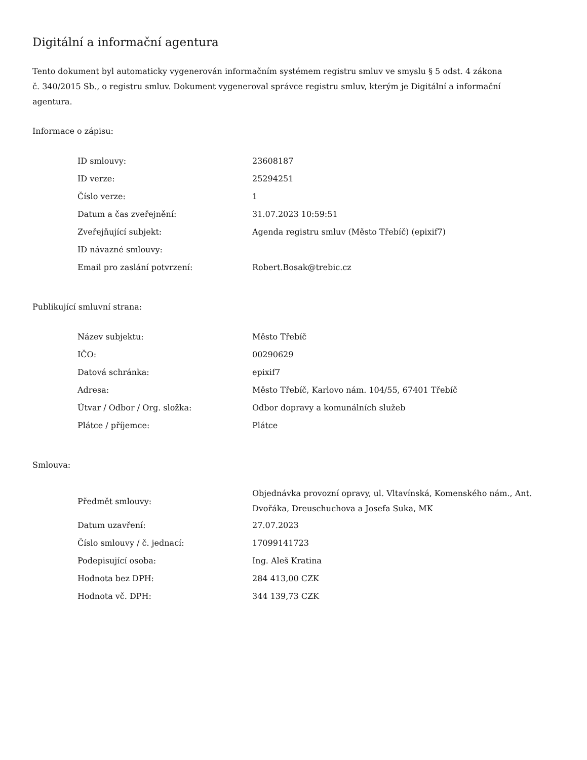Digitální a informační agentura
Tento dokument byl automaticky vygenerován informačním systémem registru smluv ve smyslu § 5 odst. 4 zákona
č. 340/2015 Sb., o registru smluv. Dokument vygeneroval správce registru smluv, kterým je Digitální a informační agentura.
Informace o zápisu:
| ID smlouvy: | 23608187 |
| ID verze: | 25294251 |
| Číslo verze: | 1 |
| Datum a čas zveřejnění: | 31.07.2023 10:59:51 |
| Zveřejňující subjekt: | Agenda registru smluv (Město Třebíč) (epixif7) |
| ID návazné smlouvy: | |
| Email pro zaslání potvrzení: | Robert.Bosak@trebic.cz |
Publikující smluvní strana:
| Název subjektu: | Město Třebíč |
| IČO: | 00290629 |
| Datová schránka: | epixif7 |
| Adresa: | Město Třebíč, Karlovo nám. 104/55, 67401 Třebíč |
| Útvar / Odbor / Org. složka: | Odbor dopravy a komunálních služeb |
| Plátce / příjemce: | Plátce |
Smlouva:
| Předmět smlouvy: | Objednávka provozní opravy, ul. Vltavínská, Komenského nám., Ant. Dvořáka, Dreuschuchova a Josefa Suka, MK |
| Datum uzavření: | 27.07.2023 |
| Číslo smlouvy / č. jednací: | 17099141723 |
| Podepisující osoba: | Ing. Aleš Kratina |
| Hodnota bez DPH: | 284 413,00 CZK |
| Hodnota vč. DPH: | 344 139,73 CZK |